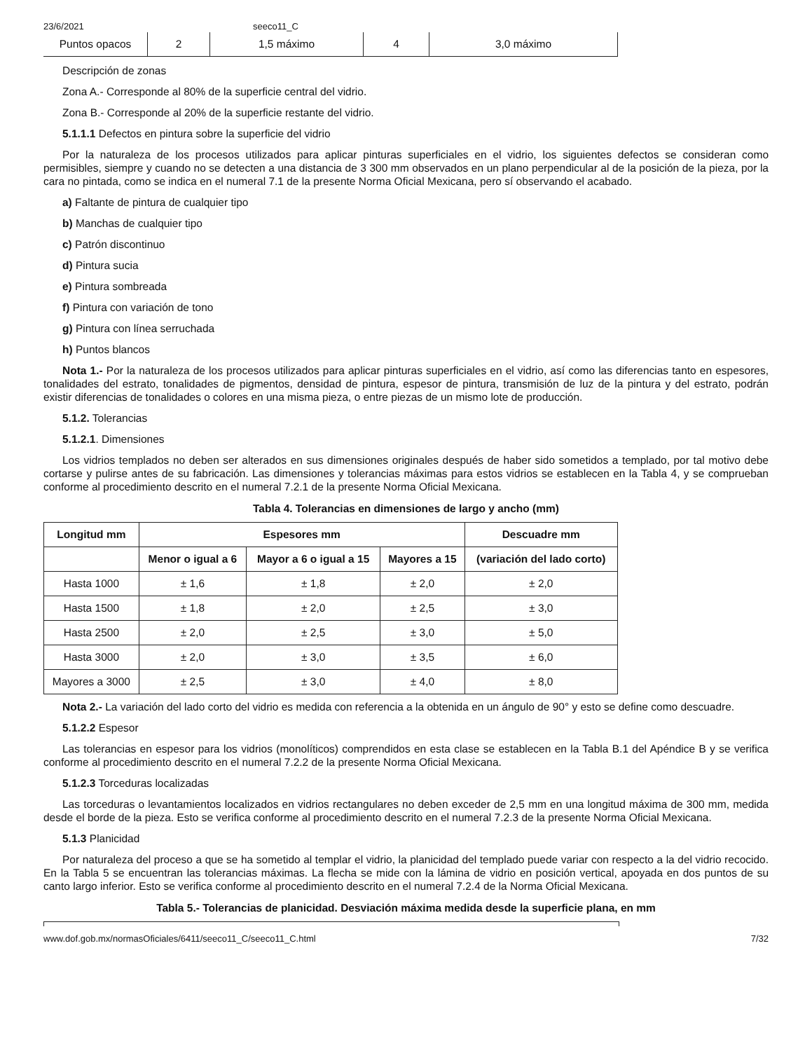23/6/2021 seeco11_C
| Puntos opacos | 2 | 1,5 máximo | 4 | 3,0 máximo |
Descripción de zonas
Zona A.- Corresponde al 80% de la superficie central del vidrio.
Zona B.- Corresponde al 20% de la superficie restante del vidrio.
5.1.1.1 Defectos en pintura sobre la superficie del vidrio
Por la naturaleza de los procesos utilizados para aplicar pinturas superficiales en el vidrio, los siguientes defectos se consideran como permisibles, siempre y cuando no se detecten a una distancia de 3 300 mm observados en un plano perpendicular al de la posición de la pieza, por la cara no pintada, como se indica en el numeral 7.1 de la presente Norma Oficial Mexicana, pero sí observando el acabado.
a) Faltante de pintura de cualquier tipo
b) Manchas de cualquier tipo
c) Patrón discontinuo
d) Pintura sucia
e) Pintura sombreada
f) Pintura con variación de tono
g) Pintura con línea serruchada
h) Puntos blancos
Nota 1.- Por la naturaleza de los procesos utilizados para aplicar pinturas superficiales en el vidrio, así como las diferencias tanto en espesores, tonalidades del estrato, tonalidades de pigmentos, densidad de pintura, espesor de pintura, transmisión de luz de la pintura y del estrato, podrán existir diferencias de tonalidades o colores en una misma pieza, o entre piezas de un mismo lote de producción.
5.1.2. Tolerancias
5.1.2.1. Dimensiones
Los vidrios templados no deben ser alterados en sus dimensiones originales después de haber sido sometidos a templado, por tal motivo debe cortarse y pulirse antes de su fabricación. Las dimensiones y tolerancias máximas para estos vidrios se establecen en la Tabla 4, y se comprueban conforme al procedimiento descrito en el numeral 7.2.1 de la presente Norma Oficial Mexicana.
Tabla 4. Tolerancias en dimensiones de largo y ancho (mm)
| Longitud mm | Espesores mm | | | Descuadre mm |
| --- | --- | --- | --- | --- |
| | Menor o igual a 6 | Mayor a 6 o igual a 15 | Mayores a 15 | (variación del lado corto) |
| Hasta 1000 | ± 1,6 | ± 1,8 | ± 2,0 | ± 2,0 |
| Hasta 1500 | ± 1,8 | ± 2,0 | ± 2,5 | ± 3,0 |
| Hasta 2500 | ± 2,0 | ± 2,5 | ± 3,0 | ± 5,0 |
| Hasta 3000 | ± 2,0 | ± 3,0 | ± 3,5 | ± 6,0 |
| Mayores a 3000 | ± 2,5 | ± 3,0 | ± 4,0 | ± 8,0 |
Nota 2.- La variación del lado corto del vidrio es medida con referencia a la obtenida en un ángulo de 90° y esto se define como descuadre.
5.1.2.2 Espesor
Las tolerancias en espesor para los vidrios (monolíticos) comprendidos en esta clase se establecen en la Tabla B.1 del Apéndice B y se verifica conforme al procedimiento descrito en el numeral 7.2.2 de la presente Norma Oficial Mexicana.
5.1.2.3 Torceduras localizadas
Las torceduras o levantamientos localizados en vidrios rectangulares no deben exceder de 2,5 mm en una longitud máxima de 300 mm, medida desde el borde de la pieza. Esto se verifica conforme al procedimiento descrito en el numeral 7.2.3 de la presente Norma Oficial Mexicana.
5.1.3 Planicidad
Por naturaleza del proceso a que se ha sometido al templar el vidrio, la planicidad del templado puede variar con respecto a la del vidrio recocido. En la Tabla 5 se encuentran las tolerancias máximas. La flecha se mide con la lámina de vidrio en posición vertical, apoyada en dos puntos de su canto largo inferior. Esto se verifica conforme al procedimiento descrito en el numeral 7.2.4 de la Norma Oficial Mexicana.
Tabla 5.- Tolerancias de planicidad. Desviación máxima medida desde la superficie plana, en mm
www.dof.gob.mx/normasOficiales/6411/seeco11_C/seeco11_C.html 7/32